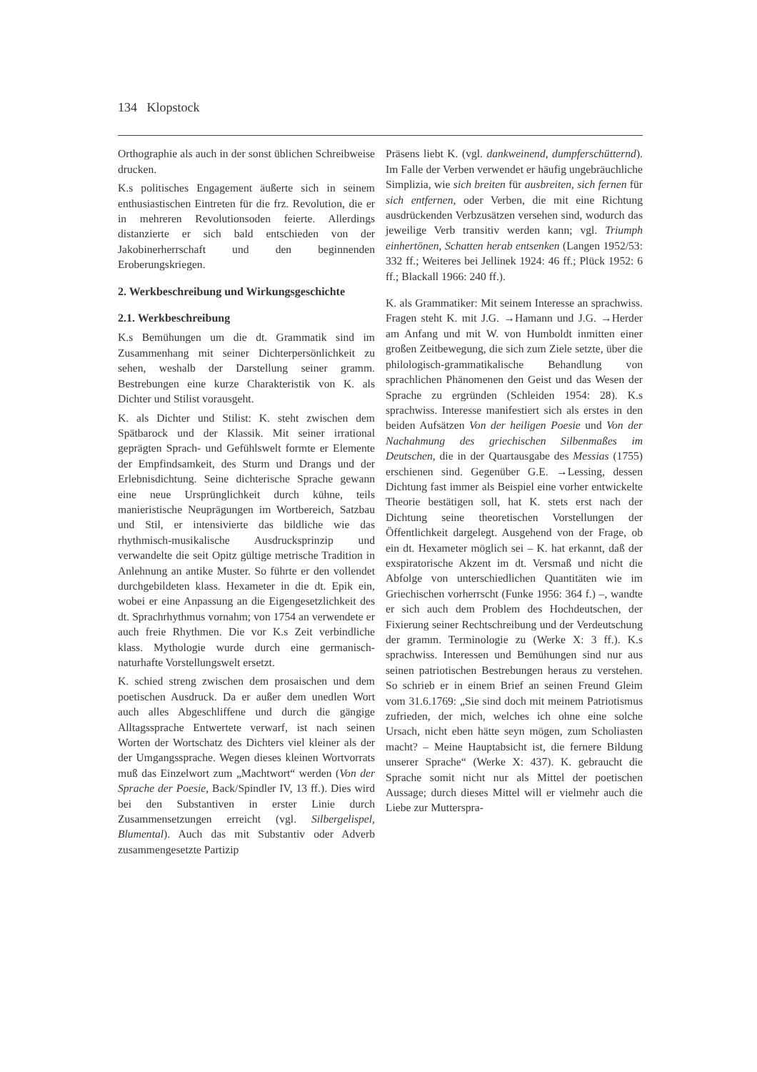134 Klopstock
Orthographie als auch in der sonst üblichen Schreibweise drucken.
K.s politisches Engagement äußerte sich in seinem enthusiastischen Eintreten für die frz. Revolution, die er in mehreren Revolutionsoden feierte. Allerdings distanzierte er sich bald entschieden von der Jakobinerherrschaft und den beginnenden Eroberungskriegen.
2. Werkbeschreibung und Wirkungsgeschichte
2.1. Werkbeschreibung
K.s Bemühungen um die dt. Grammatik sind im Zusammenhang mit seiner Dichterpersönlichkeit zu sehen, weshalb der Darstellung seiner gramm. Bestrebungen eine kurze Charakteristik von K. als Dichter und Stilist vorausgeht.
K. als Dichter und Stilist: K. steht zwischen dem Spätbarock und der Klassik. Mit seiner irrational geprägten Sprach- und Gefühlswelt formte er Elemente der Empfindsamkeit, des Sturm und Drangs und der Erlebnisdichtung. Seine dichterische Sprache gewann eine neue Ursprünglichkeit durch kühne, teils manieristische Neuprägungen im Wortbereich, Satzbau und Stil, er intensivierte das bildliche wie das rhythmisch-musikalische Ausdrucksprinzip und verwandelte die seit Opitz gültige metrische Tradition in Anlehnung an antike Muster. So führte er den vollendet durchgebildeten klass. Hexameter in die dt. Epik ein, wobei er eine Anpassung an die Eigengesetzlichkeit des dt. Sprachrhythmus vornahm; von 1754 an verwendete er auch freie Rhythmen. Die vor K.s Zeit verbindliche klass. Mythologie wurde durch eine germanisch-naturhafte Vorstellungswelt ersetzt.
K. schied streng zwischen dem prosaischen und dem poetischen Ausdruck. Da er außer dem unedlen Wort auch alles Abgeschliffene und durch die gängige Alltagssprache Entwertete verwarf, ist nach seinen Worten der Wortschatz des Dichters viel kleiner als der der Umgangssprache. Wegen dieses kleinen Wortvorrats muß das Einzelwort zum „Machtwort“ werden (Von der Sprache der Poesie, Back/Spindler IV, 13 ff.). Dies wird bei den Substantiven in erster Linie durch Zusammensetzungen erreicht (vgl. Silbergelispel, Blumental). Auch das mit Substantiv oder Adverb zusammengesetzte Partizip
Präsens liebt K. (vgl. dankweinend, dumpferschütternd). Im Falle der Verben verwendet er häufig ungebräuchliche Simplizia, wie sich breiten für ausbreiten, sich fernen für sich entfernen, oder Verben, die mit eine Richtung ausdrückenden Verbzusätzen versehen sind, wodurch das jeweilige Verb transitiv werden kann; vgl. Triumph einhertönen, Schatten herab entsenken (Langen 1952/53: 332 ff.; Weiteres bei Jellinek 1924: 46 ff.; Plück 1952: 6 ff.; Blackall 1966: 240 ff.).
K. als Grammatiker: Mit seinem Interesse an sprachwiss. Fragen steht K. mit J.G. →Hamann und J.G. →Herder am Anfang und mit W. von Humboldt inmitten einer großen Zeitbewegung, die sich zum Ziele setzte, über die philologisch-grammatikalische Behandlung von sprachlichen Phänomenen den Geist und das Wesen der Sprache zu ergründen (Schleiden 1954: 28). K.s sprachwiss. Interesse manifestiert sich als erstes in den beiden Aufsätzen Von der heiligen Poesie und Von der Nachahmung des griechischen Silbenmaßes im Deutschen, die in der Quartausgabe des Messias (1755) erschienen sind. Gegenüber G.E. →Lessing, dessen Dichtung fast immer als Beispiel eine vorher entwickelte Theorie bestätigen soll, hat K. stets erst nach der Dichtung seine theoretischen Vorstellungen der Öffentlichkeit dargelegt. Ausgehend von der Frage, ob ein dt. Hexameter möglich sei – K. hat erkannt, daß der exspiratorische Akzent im dt. Versmaß und nicht die Abfolge von unterschiedlichen Quantitäten wie im Griechischen vorherrscht (Funke 1956: 364 f.) –, wandte er sich auch dem Problem des Hochdeutschen, der Fixierung seiner Rechtschreibung und der Verdeutschung der gramm. Terminologie zu (Werke X: 3 ff.). K.s sprachwiss. Interessen und Bemühungen sind nur aus seinen patriotischen Bestrebungen heraus zu verstehen. So schrieb er in einem Brief an seinen Freund Gleim vom 31.6.1769: „Sie sind doch mit meinem Patriotismus zufrieden, der mich, welches ich ohne eine solche Ursach, nicht eben hätte seyn mögen, zum Scholiasten macht? – Meine Hauptabsicht ist, die fernere Bildung unserer Sprache“ (Werke X: 437). K. gebraucht die Sprache somit nicht nur als Mittel der poetischen Aussage; durch dieses Mittel will er vielmehr auch die Liebe zur Mutterspra-